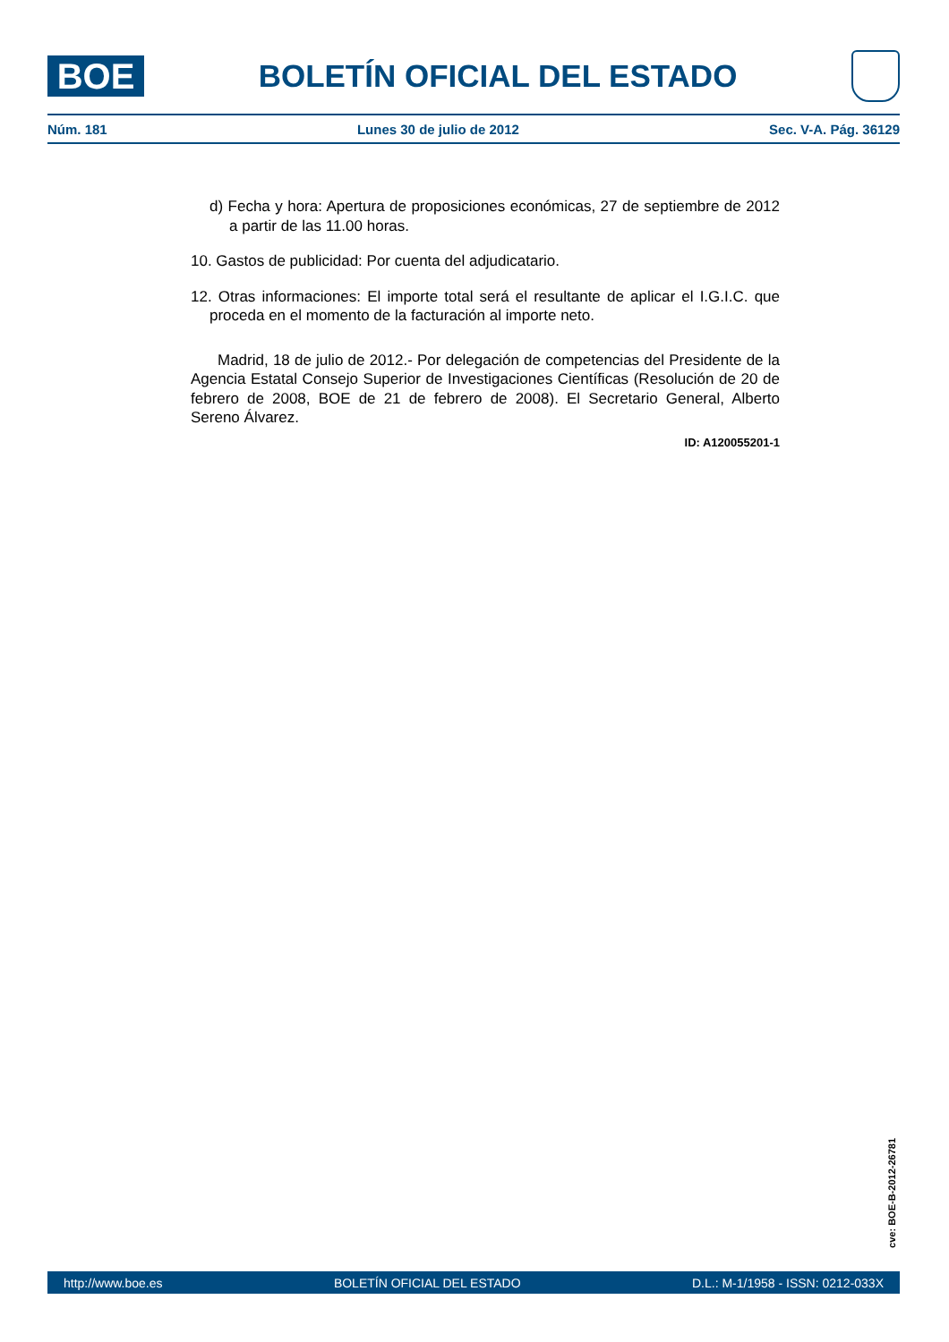BOE
BOLETÍN OFICIAL DEL ESTADO
Núm. 181 Lunes 30 de julio de 2012 Sec. V-A. Pág. 36129
d) Fecha y hora: Apertura de proposiciones económicas, 27 de septiembre de 2012 a partir de las 11.00 horas.
10. Gastos de publicidad: Por cuenta del adjudicatario.
12. Otras informaciones: El importe total será el resultante de aplicar el I.G.I.C. que proceda en el momento de la facturación al importe neto.
Madrid, 18 de julio de 2012.- Por delegación de competencias del Presidente de la Agencia Estatal Consejo Superior de Investigaciones Científicas (Resolución de 20 de febrero de 2008, BOE de 21 de febrero de 2008). El Secretario General, Alberto Sereno Álvarez.
ID: A120055201-1
cve: BOE-B-2012-26781
http://www.boe.es BOLETÍN OFICIAL DEL ESTADO D.L.: M-1/1958 - ISSN: 0212-033X